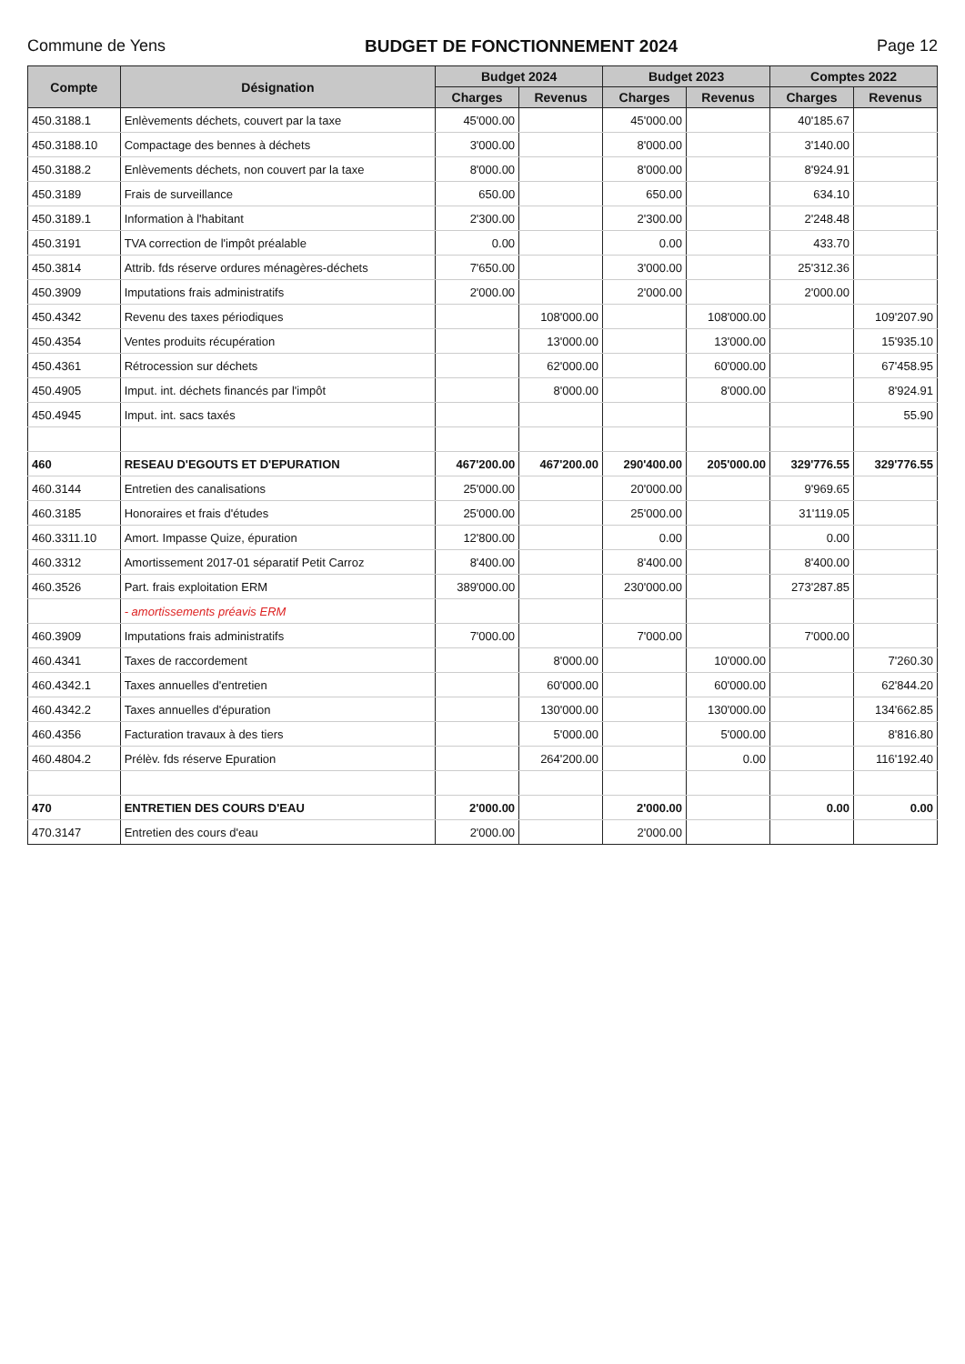Commune de Yens BUDGET DE FONCTIONNEMENT 2024 Page 12
| Compte | Désignation | Budget 2024 | | Budget 2023 | | Comptes 2022 | |
| --- | --- | --- | --- | --- | --- | --- | --- |
| | | Charges | Revenus | Charges | Revenus | Charges | Revenus |
| 450.3188.1 | Enlèvements déchets, couvert par la taxe | 45'000.00 | | 45'000.00 | | 40'185.67 | |
| 450.3188.10 | Compactage des bennes à déchets | 3'000.00 | | 8'000.00 | | 3'140.00 | |
| 450.3188.2 | Enlèvements déchets, non couvert par la taxe | 8'000.00 | | 8'000.00 | | 8'924.91 | |
| 450.3189 | Frais de surveillance | 650.00 | | 650.00 | | 634.10 | |
| 450.3189.1 | Information à l'habitant | 2'300.00 | | 2'300.00 | | 2'248.48 | |
| 450.3191 | TVA correction de l'impôt préalable | 0.00 | | 0.00 | | 433.70 | |
| 450.3814 | Attrib. fds réserve ordures ménagères-déchets | 7'650.00 | | 3'000.00 | | 25'312.36 | |
| 450.3909 | Imputations frais administratifs | 2'000.00 | | 2'000.00 | | 2'000.00 | |
| 450.4342 | Revenu des taxes périodiques | | 108'000.00 | | 108'000.00 | | 109'207.90 |
| 450.4354 | Ventes produits récupération | | 13'000.00 | | 13'000.00 | | 15'935.10 |
| 450.4361 | Rétrocession sur déchets | | 62'000.00 | | 60'000.00 | | 67'458.95 |
| 450.4905 | Imput. int. déchets financés par l'impôt | | 8'000.00 | | 8'000.00 | | 8'924.91 |
| 450.4945 | Imput. int. sacs taxés | | | | | | 55.90 |
| 460 | RESEAU D'EGOUTS ET D'EPURATION | 467'200.00 | 467'200.00 | 290'400.00 | 205'000.00 | 329'776.55 | 329'776.55 |
| 460.3144 | Entretien des canalisations | 25'000.00 | | 20'000.00 | | 9'969.65 | |
| 460.3185 | Honoraires et frais d'études | 25'000.00 | | 25'000.00 | | 31'119.05 | |
| 460.3311.10 | Amort. Impasse Quize, épuration | 12'800.00 | | 0.00 | | 0.00 | |
| 460.3312 | Amortissement 2017-01 séparatif Petit Carroz | 8'400.00 | | 8'400.00 | | 8'400.00 | |
| 460.3526 | Part. frais exploitation ERM | 389'000.00 | | 230'000.00 | | 273'287.85 | |
| | - amortissements préavis ERM | | | | | | |
| 460.3909 | Imputations frais administratifs | 7'000.00 | | 7'000.00 | | 7'000.00 | |
| 460.4341 | Taxes de raccordement | | 8'000.00 | | 10'000.00 | | 7'260.30 |
| 460.4342.1 | Taxes annuelles d'entretien | | 60'000.00 | | 60'000.00 | | 62'844.20 |
| 460.4342.2 | Taxes annuelles d'épuration | | 130'000.00 | | 130'000.00 | | 134'662.85 |
| 460.4356 | Facturation travaux à des tiers | | 5'000.00 | | 5'000.00 | | 8'816.80 |
| 460.4804.2 | Prélèv. fds réserve Epuration | | 264'200.00 | | 0.00 | | 116'192.40 |
| 470 | ENTRETIEN DES COURS D'EAU | 2'000.00 | | 2'000.00 | | 0.00 | 0.00 |
| 470.3147 | Entretien des cours d'eau | 2'000.00 | | 2'000.00 | | | |